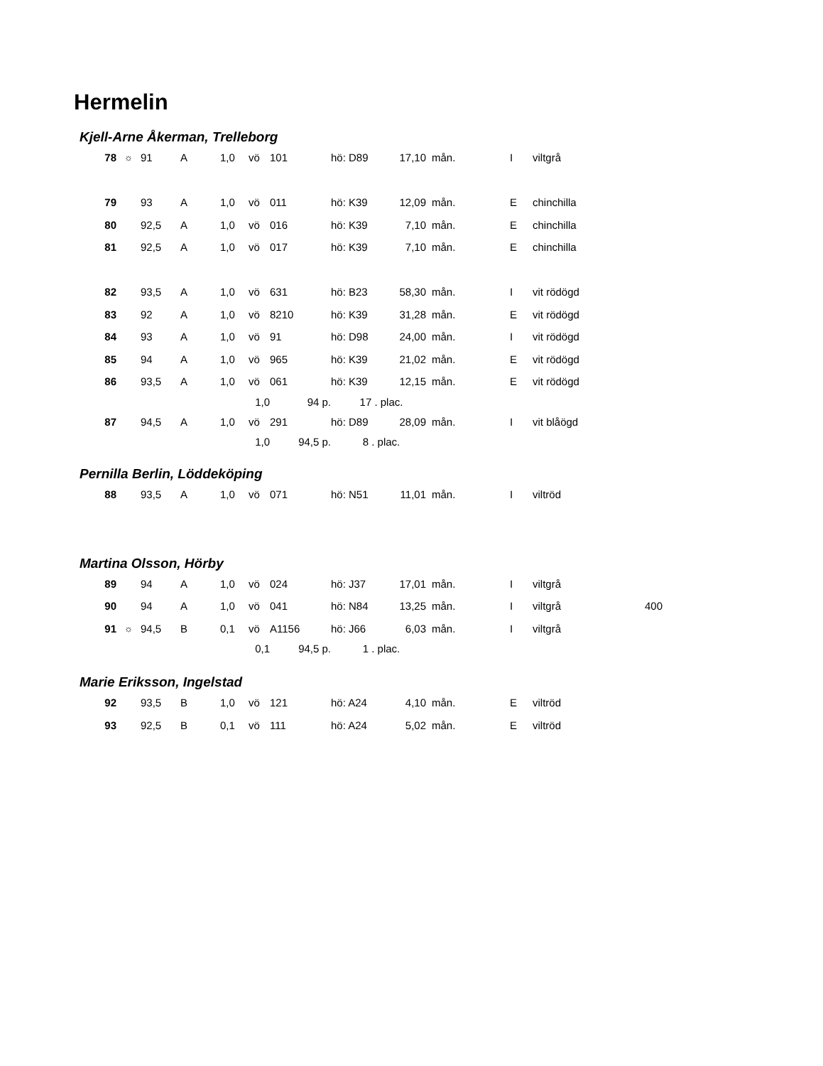Hermelin
Kjell-Arne Åkerman, Trelleborg
| 78 | ☼ | 91 | A | 1,0 | vö | 101 | hö: D89 | 17,10 | mån. | I | viltgrå |
| 79 | | 93 | A | 1,0 | vö | 011 | hö: K39 | 12,09 | mån. | E | chinchilla |
| 80 | | 92,5 | A | 1,0 | vö | 016 | hö: K39 | 7,10 | mån. | E | chinchilla |
| 81 | | 92,5 | A | 1,0 | vö | 017 | hö: K39 | 7,10 | mån. | E | chinchilla |
| 82 | | 93,5 | A | 1,0 | vö | 631 | hö: B23 | 58,30 | mån. | I | vit rödögd |
| 83 | | 92 | A | 1,0 | vö | 8210 | hö: K39 | 31,28 | mån. | E | vit rödögd |
| 84 | | 93 | A | 1,0 | vö | 91 | hö: D98 | 24,00 | mån. | I | vit rödögd |
| 85 | | 94 | A | 1,0 | vö | 965 | hö: K39 | 21,02 | mån. | E | vit rödögd |
| 86 | | 93,5 | A | 1,0 | vö | 061 | hö: K39 | 12,15 | mån. | E | vit rödögd |
| | | | | 1,0 | | 94 p. | 17 . plac. | | | | |
| 87 | | 94,5 | A | 1,0 | vö | 291 | hö: D89 | 28,09 | mån. | I | vit blåögd |
| | | | | 1,0 | | 94,5 p. | 8 . plac. | | | | |
Pernilla Berlin, Löddeköping
| 88 | | 93,5 | A | 1,0 | vö | 071 | hö: N51 | 11,01 | mån. | I | viltröd |
Martina Olsson, Hörby
| 89 | | 94 | A | 1,0 | vö | 024 | hö: J37 | 17,01 | mån. | I | viltgrå | |
| 90 | | 94 | A | 1,0 | vö | 041 | hö: N84 | 13,25 | mån. | I | viltgrå | 400 |
| 91 | ☼ | 94,5 | B | 0,1 | vö | A1156 | hö: J66 | 6,03 | mån. | I | viltgrå | |
| | | | | 0,1 | | 94,5 p. | 1 . plac. | | | | | |
Marie Eriksson, Ingelstad
| 92 | | 93,5 | B | 1,0 | vö | 121 | hö: A24 | 4,10 | mån. | E | viltröd |
| 93 | | 92,5 | B | 0,1 | vö | 111 | hö: A24 | 5,02 | mån. | E | viltröd |